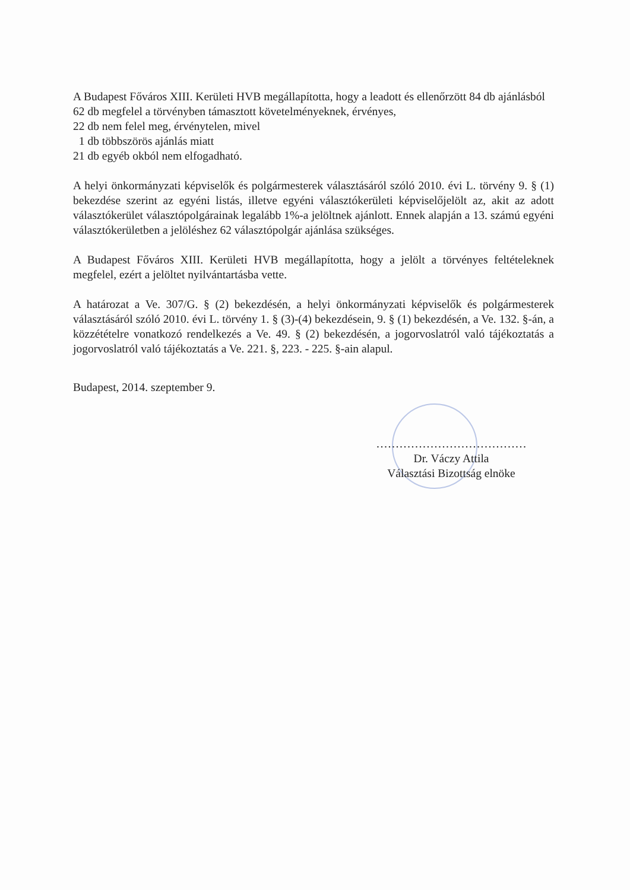A Budapest Főváros XIII. Kerületi HVB megállapította, hogy a leadott és ellenőrzött 84 db ajánlásból
62 db megfelel a törvényben támasztott követelményeknek, érvényes,
22 db nem felel meg, érvénytelen, mivel
1 db többszörös ajánlás miatt
21 db egyéb okból nem elfogadható.
A helyi önkormányzati képviselők és polgármesterek választásáról szóló 2010. évi L. törvény 9. § (1) bekezdése szerint az egyéni listás, illetve egyéni választókerületi képviselőjelölt az, akit az adott választókerület választópolgárainak legalább 1%-a jelöltnek ajánlott. Ennek alapján a 13. számú egyéni választókerületben a jelöléshez 62 választópolgár ajánlása szükséges.
A Budapest Főváros XIII. Kerületi HVB megállapította, hogy a jelölt a törvényes feltételeknek megfelel, ezért a jelöltet nyilvántartásba vette.
A határozat a Ve. 307/G. § (2) bekezdésén, a helyi önkormányzati képviselők és polgármesterek választásáról szóló 2010. évi L. törvény 1. § (3)-(4) bekezdésein, 9. § (1) bekezdésén, a Ve. 132. §-án, a közzétételre vonatkozó rendelkezés a Ve. 49. § (2) bekezdésén, a jogorvoslatról való tájékoztatás a jogorvoslatról való tájékoztatás a Ve. 221. §, 223. - 225. §-ain alapul.
Budapest, 2014. szeptember 9.
…………………………………
Dr. Váczy Attila
Választási Bizottság elnöke